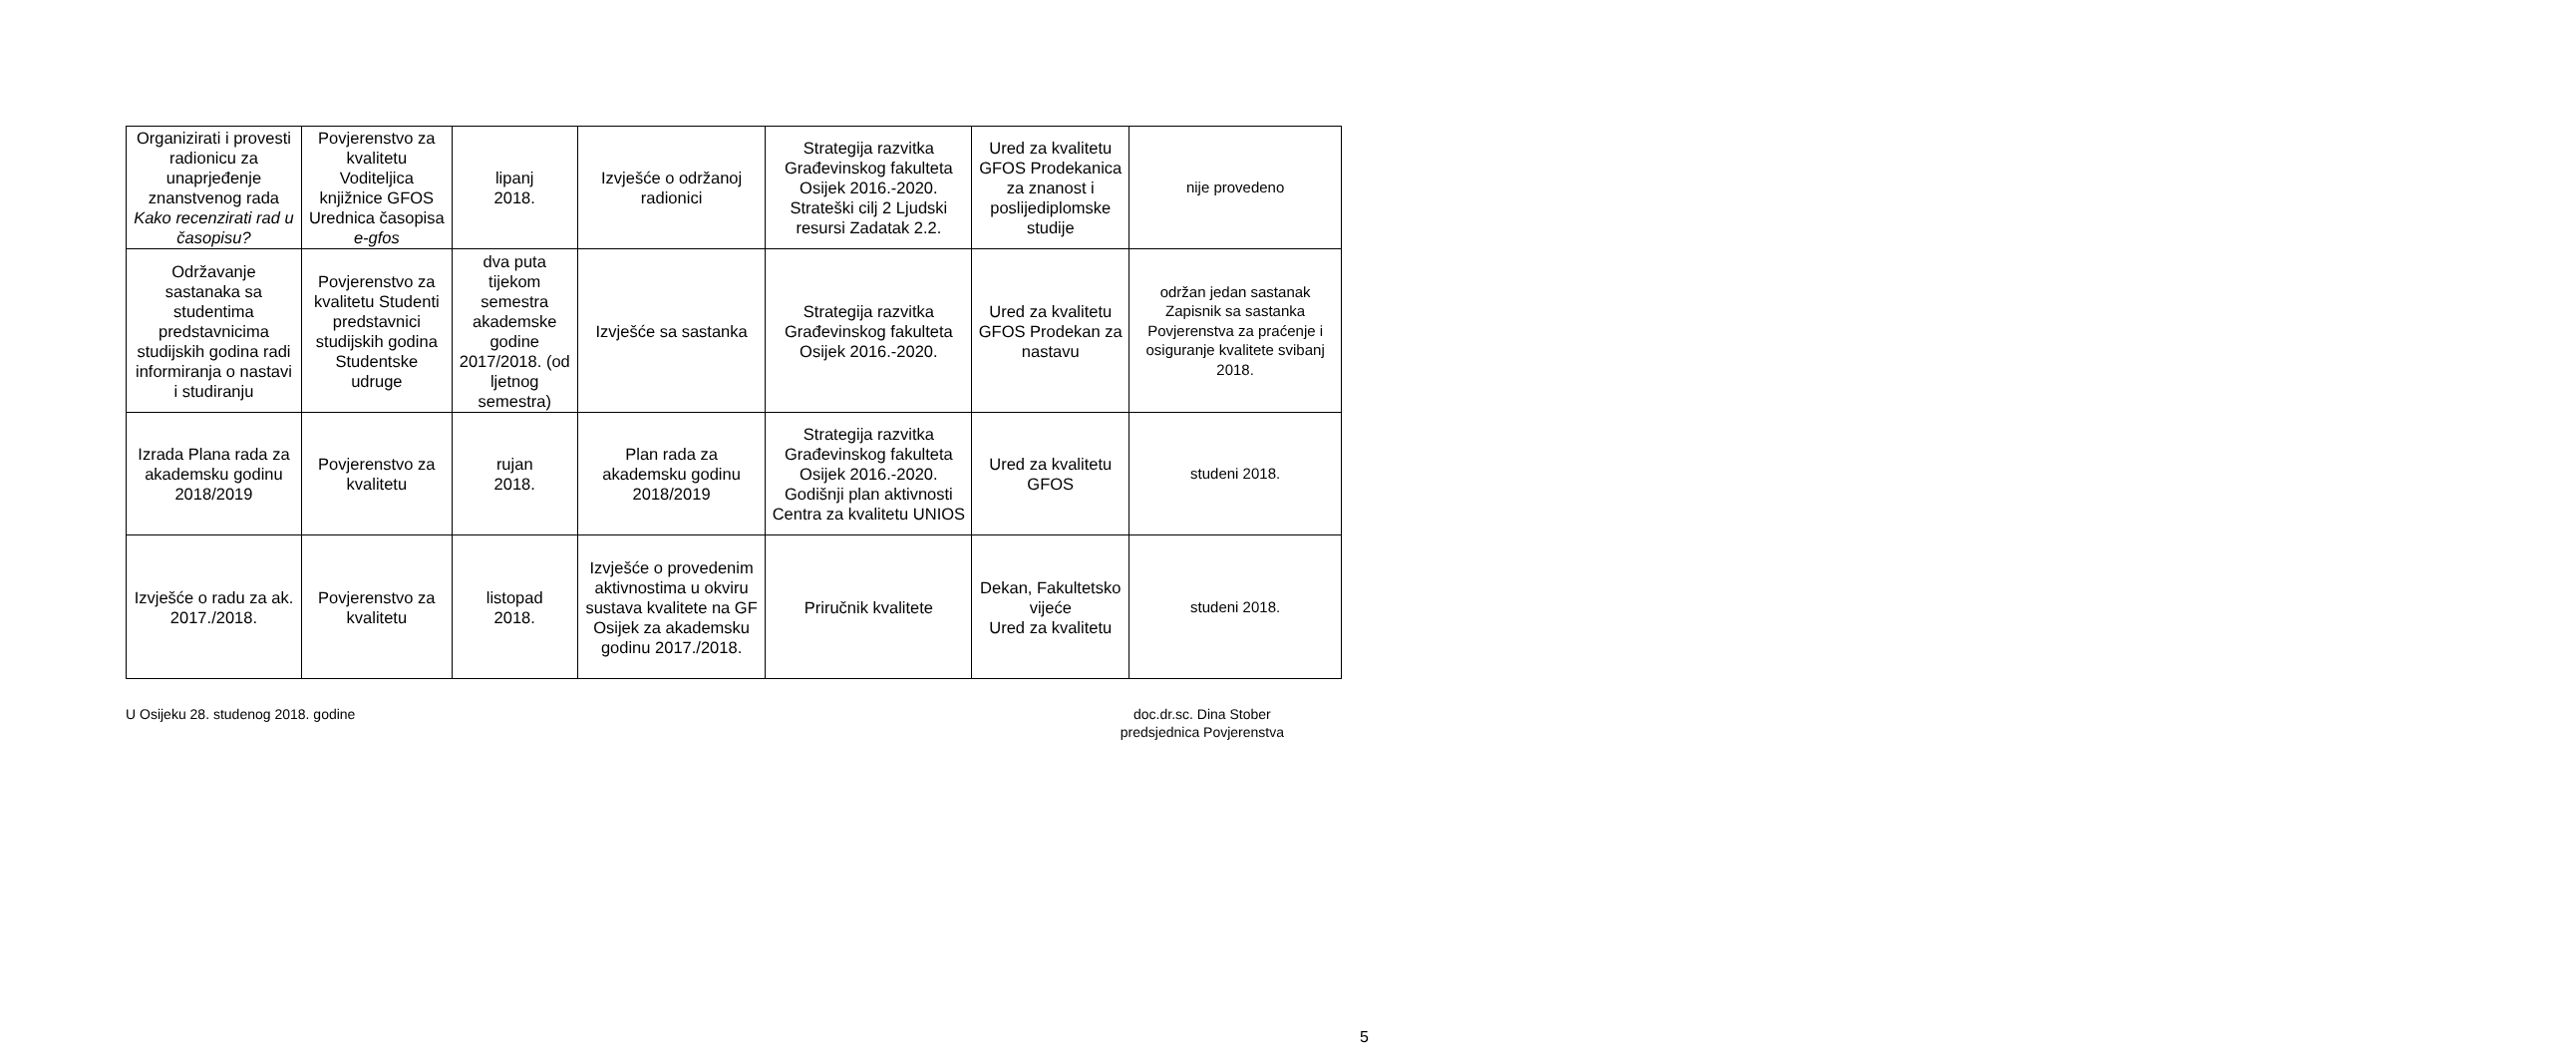| Organizirati i provesti radionicu za unaprjeđenje znanstvenog rada Kako recenzirati rad u časopisu? | Povjerenstvo za kvalitetu Voditeljica knjižnice GFOS Urednica časopisa e-gfos | lipanj 2018. | Izvješće o održanoj radionici | Strategija razvitka Građevinskog fakulteta Osijek 2016.-2020. Strateški cilj 2 Ljudski resursi Zadatak 2.2. | Ured za kvalitetu GFOS Prodekanica za znanost i poslijediplomske studije | nije provedeno |
| Održavanje sastanaka sa studentima predstavnicima studijskih godina radi informiranja o nastavi i studiranju | Povjerenstvo za kvalitetu Studenti predstavnici studijskih godina Studentske udruge | dva puta tijekom semestra akademske godine 2017/2018. (od ljetnog semestra) | Izvješće sa sastanka | Strategija razvitka Građevinskog fakulteta Osijek 2016.-2020. | Ured za kvalitetu GFOS Prodekan za nastavu | održan jedan sastanak Zapisnik sa sastanka Povjerenstva za praćenje i osiguranje kvalitete svibanj 2018. |
| Izrada Plana rada za akademsku godinu 2018/2019 | Povjerenstvo za kvalitetu | rujan 2018. | Plan rada za akademsku godinu 2018/2019 | Strategija razvitka Građevinskog fakulteta Osijek 2016.-2020. Godišnji plan aktivnosti Centra za kvalitetu UNIOS | Ured za kvalitetu GFOS | studeni 2018. |
| Izvješće o radu za ak. 2017./2018. | Povjerenstvo za kvalitetu | listopad 2018. | Izvješće o provedenim aktivnostima u okviru sustava kvalitete na GF Osijek za akademsku godinu 2017./2018. | Priručnik kvalitete | Dekan, Fakultetsko vijeće Ured za kvalitetu | studeni 2018. |
U Osijeku 28. studenog 2018. godine
doc.dr.sc. Dina Stober
predsjednica Povjerenstva
5